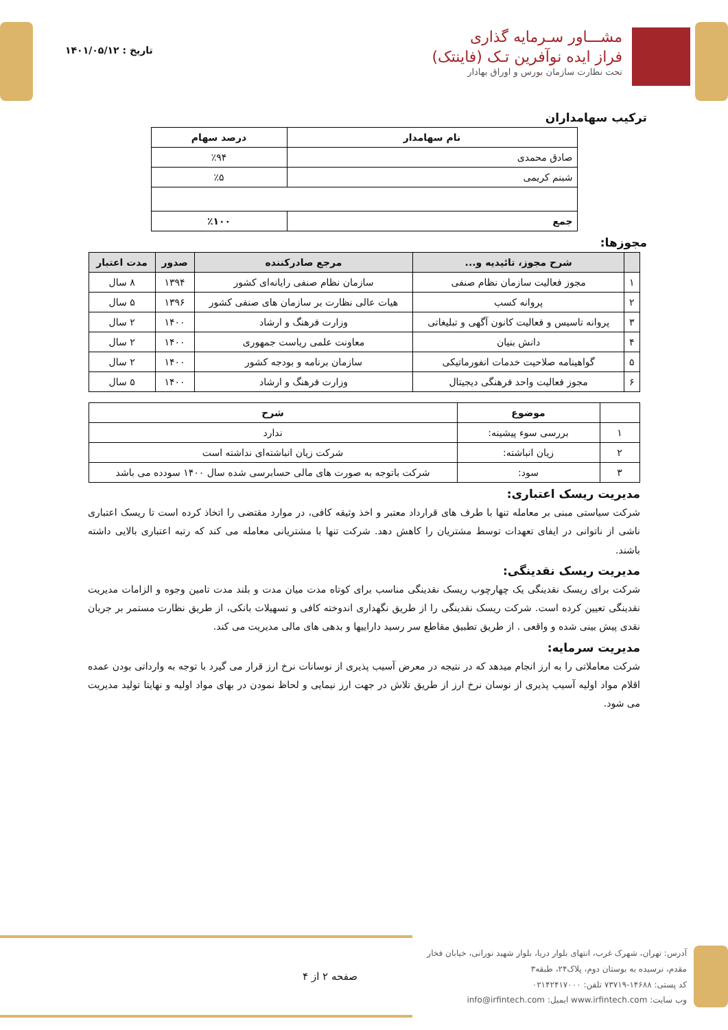مشـــاور سـرمایه گذاری
فراز ایده نوآفرین تـک (فاینتک)
تحت نظارت سازمان بورس و اوراق بهادار
تاریخ : ۱۴۰۱/۰۵/۱۲
ترکیب سهامداران
| نام سهامدار | درصد سهام |
| --- | --- |
| صادق محمدی | ٪۹۴ |
| شبنم کریمی | ٪۵ |
| جمع | ٪۱۰۰ |
مجوزها:
| | شرح مجوز، تائیدیه و... | مرجع صادرکننده | صدور | مدت اعتبار |
| --- | --- | --- | --- | --- |
| ۱ | مجوز فعالیت سازمان نظام صنفی | سازمان نظام صنفی رایانه‌ای کشور | ۱۳۹۴ | ۸ سال |
| ۲ | پروانه کسب | هیات عالی نظارت بر سازمان های صنفی کشور | ۱۳۹۶ | ۵ سال |
| ۳ | پروانه تاسیس و فعالیت کانون آگهی و تبلیغاتی | وزارت فرهنگ و ارشاد | ۱۴۰۰ | ۲ سال |
| ۴ | دانش بنیان | معاونت علمی ریاست جمهوری | ۱۴۰۰ | ۲ سال |
| ۵ | گواهینامه صلاحیت خدمات انفورماتیکی | سازمان برنامه و بودجه کشور | ۱۴۰۰ | ۲ سال |
| ۶ | مجوز فعالیت واحد فرهنگی دیجیتال | وزارت فرهنگ و ارشاد | ۱۴۰۰ | ۵ سال |
| | موضوع | شرح |
| --- | --- | --- |
| ۱ | بررسی سوء پیشینه: | ندارد |
| ۲ | زیان انباشته: | شرکت زیان انباشته‌ای نداشته است |
| ۳ | سود: | شرکت باتوجه به صورت های مالی حسابرسی شده سال ۱۴۰۰ سودده می باشد |
مدیریت ریسک اعتباری:
شرکت سیاستی مبنی بر معامله تنها با طرف های قرارداد معتبر و اخذ وثیقه کافی، در موارد مقتضی را اتخاذ کرده است تا ریسک اعتباری ناشی از ناتوانی در ایفای تعهدات توسط مشتریان را کاهش دهد. شرکت تنها با مشتریانی معامله می کند که رتبه اعتباری بالایی داشته باشند.
مدیریت ریسک نقدینگی:
شرکت برای ریسک نقدینگی یک چهارچوب ریسک نقدینگی مناسب برای کوتاه مدت میان مدت و بلند مدت تامین وجوه و الزامات مدیریت نقدینگی تعیین کرده است. شرکت ریسک نقدینگی را از طریق نگهداری اندوخته کافی و تسهیلات بانکی، از طریق نظارت مستمر بر جریان نقدی پیش بینی شده و واقعی . از طریق تطبیق مقاطع سر رسید داراییها و بدهی های مالی مدیریت می کند.
مدیریت سرمایه:
شرکت معاملاتی را به ارز انجام میدهد که در نتیجه در معرض آسیب پذیری از نوسانات نرخ ارز قرار می گیرد با توجه به وارداتی بودن عمده اقلام مواد اولیه آسیب پذیری از نوسان نرخ ارز از طریق تلاش در جهت ارز نیمایی و لحاظ نمودن در بهای مواد اولیه و نهایتا تولید مدیریت می شود.
آدرس: تهران، شهرک غرب، انتهای بلوار دریا، بلوار شهید نورانی، خیابان فخار مقدم، نرسیده به بوستان دوم، پلاک۲۴، طبقه۳
کد پستی: ۱۴۶۸۸-۷۳۷۱۹ تلفن: ۰۲۱۴۲۴۱۷۰۰۰
وب سایت: www.irfintech.com ایمیل: info@irfintech.com
صفحه ۲ از ۴